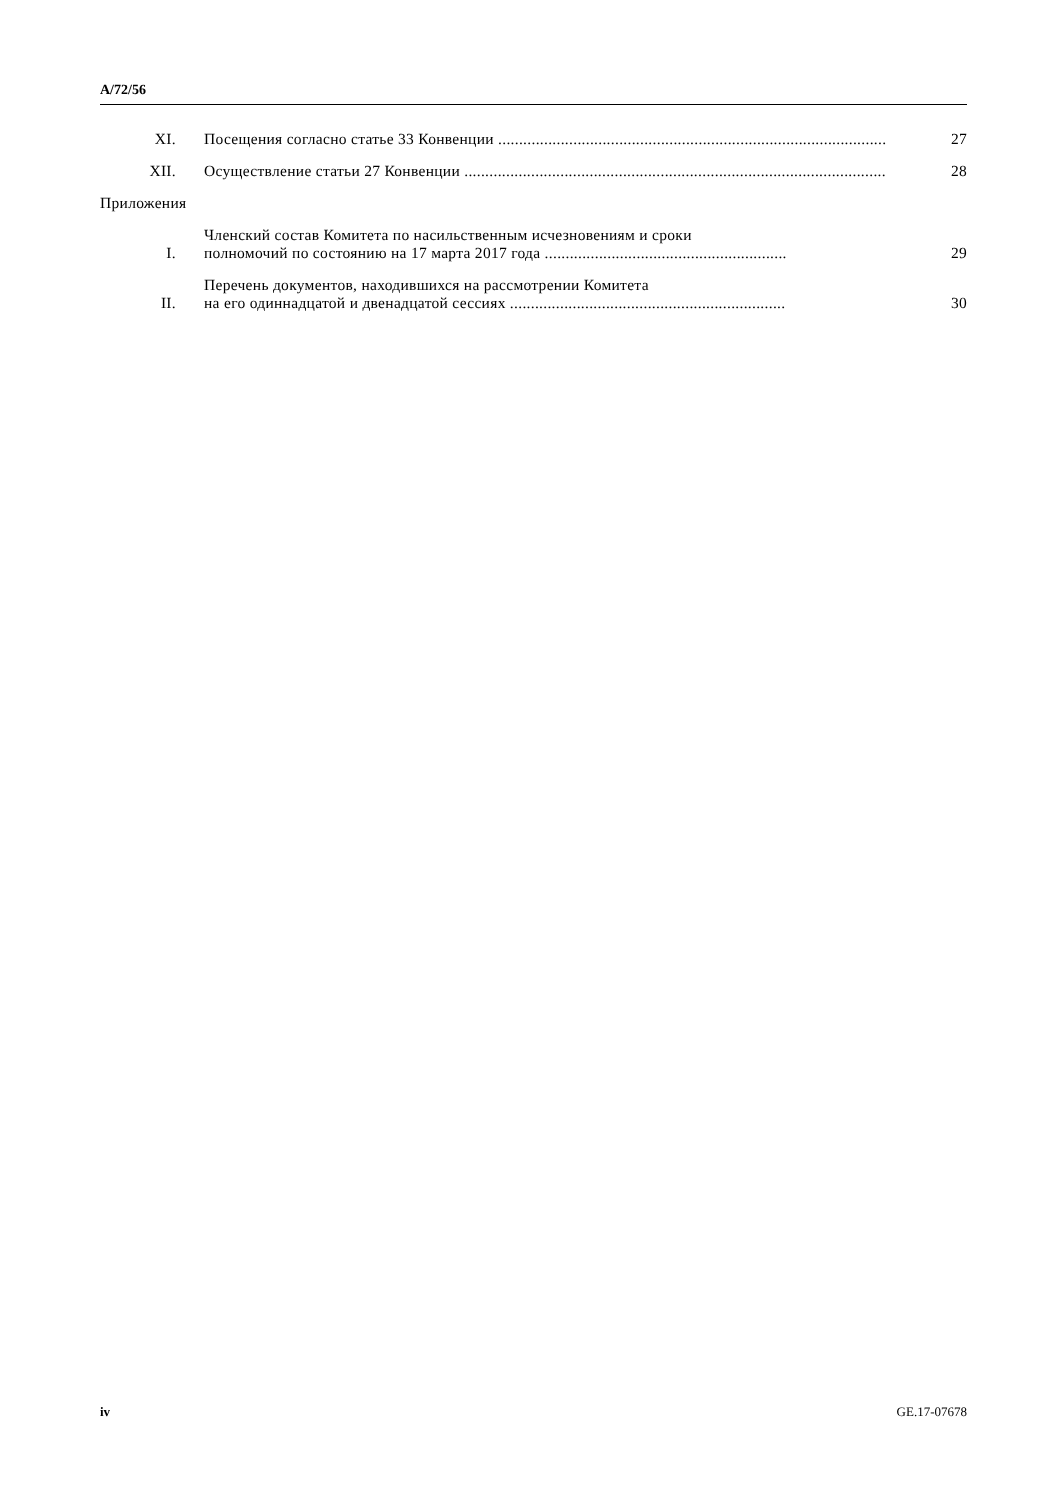A/72/56
XI. Посещения согласно статье 33 Конвенции ........................................................................................................ 27
XII. Осуществление статьи 27 Конвенции .............................................................................................................. 28
Приложения
I. Членский состав Комитета по насильственным исчезновениям и сроки
полномочий по состоянию на 17 марта 2017 года .......................................................... 29
II. Перечень документов, находившихся на рассмотрении Комитета
на его одиннадцатой и двенадцатой сессиях .................................................................. 30
iv GE.17-07678